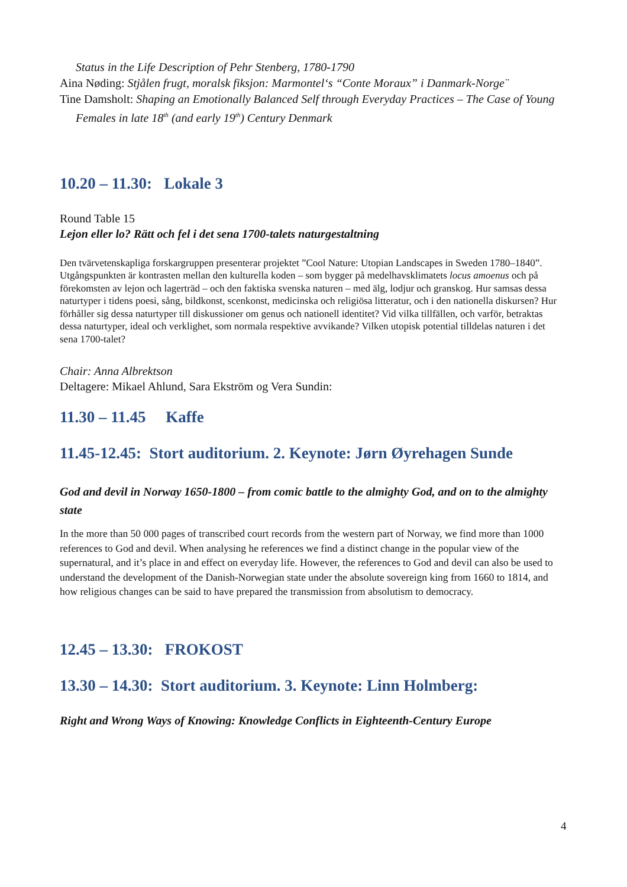Status in the Life Description of Pehr Stenberg, 1780-1790
Aina Nøding: Stjålen frugt, moralsk fiksjon: Marmontel‘s “Conte Moraux” i Danmark-Norge¨
Tine Damsholt: Shaping an Emotionally Balanced Self through Everyday Practices – The Case of Young Females in late 18<sup>th</sup> (and early 19<sup>th</sup>) Century Denmark
10.20 – 11.30: Lokale 3
Round Table 15
Lejon eller lo? Rätt och fel i det sena 1700-talets naturgestaltning
Den tvärvetenskapliga forskargruppen presenterar projektet ”Cool Nature: Utopian Landscapes in Sweden 1780–1840”. Utgångspunkten är kontrasten mellan den kulturella koden – som bygger på medelhavsklimatets locus amoenus och på förekomsten av lejon och lagerträd – och den faktiska svenska naturen – med älg, lodjur och granskog. Hur samsas dessa naturtyper i tidens poesi, sång, bildkonst, scenkonst, medicinska och religiösa litteratur, och i den nationella diskursen? Hur förhåller sig dessa naturtyper till diskussioner om genus och nationell identitet? Vid vilka tillfällen, och varför, betraktas dessa naturtyper, ideal och verklighet, som normala respektive avvikande? Vilken utopisk potential tilldelas naturen i det sena 1700-talet?
Chair: Anna Albrektson
Deltagere: Mikael Ahlund, Sara Ekström og Vera Sundin:
11.30 – 11.45 Kaffe
11.45-12.45: Stort auditorium. 2. Keynote: Jørn Øyrehagen Sunde
God and devil in Norway 1650-1800 – from comic battle to the almighty God, and on to the almighty state
In the more than 50 000 pages of transcribed court records from the western part of Norway, we find more than 1000 references to God and devil. When analysing he references we find a distinct change in the popular view of the supernatural, and it’s place in and effect on everyday life. However, the references to God and devil can also be used to understand the development of the Danish-Norwegian state under the absolute sovereign king from 1660 to 1814, and how religious changes can be said to have prepared the transmission from absolutism to democracy.
12.45 – 13.30: FROKOST
13.30 – 14.30: Stort auditorium. 3. Keynote: Linn Holmberg:
Right and Wrong Ways of Knowing: Knowledge Conflicts in Eighteenth-Century Europe
4